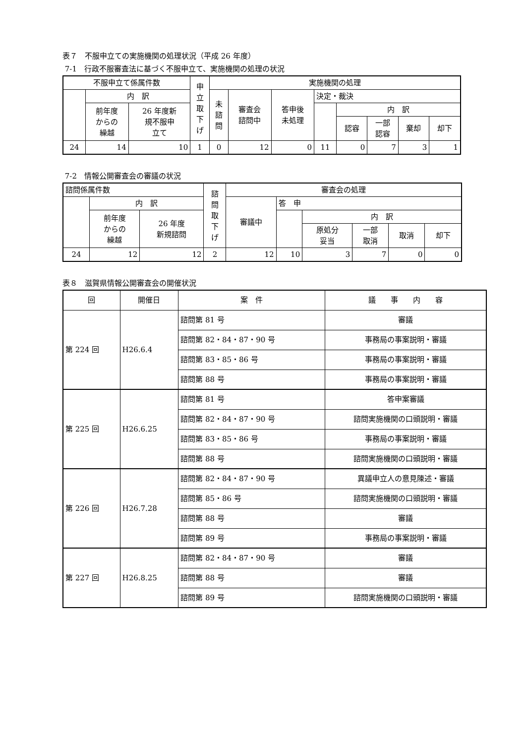表７　不服申立ての実施機関の処理状況（平成 26 年度）
7-1　行政不服審査法に基づく不服申立て、実施機関の処理の状況
| 不服申立て係属件数 | | | 申 立 取 下 げ | 実施機関の処理 | | | | | | | |
| --- | --- | --- | --- | --- | --- | --- | --- | --- | --- | --- | --- |
| | 内 訳 | | | 未 諮 問 | 審査会 諮問中 | 答申後 未処理 | 決定・裁決 | | | | |
| | 前年度 からの 繰越 | 26 年度新 規不服申 立て | | | | | | 内 訳 | | | |
| | | | | | | | | 認容 | 一部 認容 | 棄却 | 却下 |
| 24 | 14 | 10 | 1 | 0 | 12 | 0 | 11 | 0 | 7 | 3 | 1 |
7-2　情報公開審査会の審議の状況
| 諮問係属件数 | | | 諮 問 取 下 げ | 審査会の処理 | | | | | |
| --- | --- | --- | --- | --- | --- | --- | --- | --- | --- |
| | 内 訳 | | | 審議中 | 答 申 | | | | |
| | 前年度 からの 繰越 | 26 年度 新規諮問 | | | | 内 訳 | | | |
| | | | | | | 原処分 妥当 | 一部 取消 | 取消 | 却下 |
| 24 | 12 | 12 | 2 | 12 | 10 | 3 | 7 | 0 | 0 |
表８　滋賀県情報公開審査会の開催状況
| 回 | 開催日 | 案 件 | 議 事 内 容 |
| --- | --- | --- | --- |
| 第 224 回 | H26.6.4 | 諮問第 81 号 | 審議 |
| | | 諮問第 82・84・87・90 号 | 事務局の事案説明・審議 |
| | | 諮問第 83・85・86 号 | 事務局の事案説明・審議 |
| | | 諮問第 88 号 | 事務局の事案説明・審議 |
| 第 225 回 | H26.6.25 | 諮問第 81 号 | 答申案審議 |
| | | 諮問第 82・84・87・90 号 | 諮問実施機関の口頭説明・審議 |
| | | 諮問第 83・85・86 号 | 事務局の事案説明・審議 |
| | | 諮問第 88 号 | 諮問実施機関の口頭説明・審議 |
| 第 226 回 | H26.7.28 | 諮問第 82・84・87・90 号 | 異議申立人の意見陳述・審議 |
| | | 諮問第 85・86 号 | 諮問実施機関の口頭説明・審議 |
| | | 諮問第 88 号 | 審議 |
| | | 諮問第 89 号 | 事務局の事案説明・審議 |
| 第 227 回 | H26.8.25 | 諮問第 82・84・87・90 号 | 審議 |
| | | 諮問第 88 号 | 審議 |
| | | 諮問第 89 号 | 諮問実施機関の口頭説明・審議 |